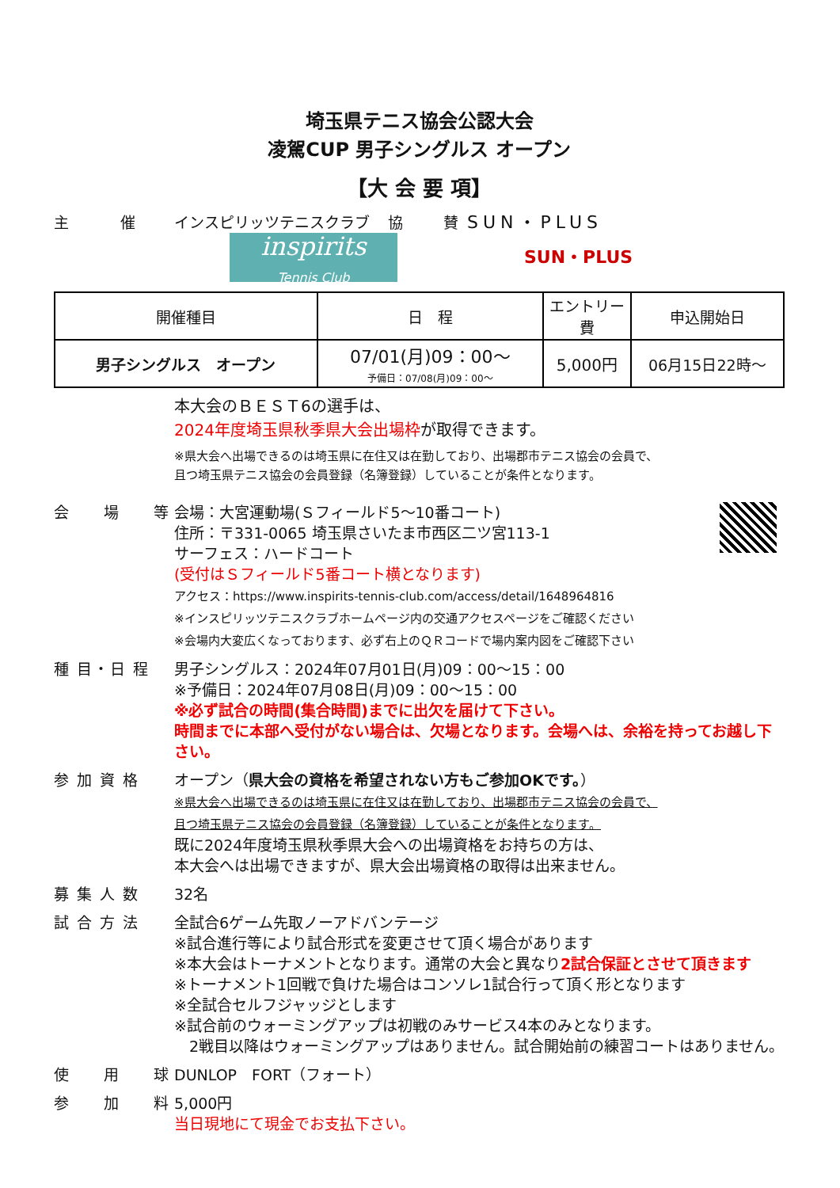埼玉県テニス協会公認大会
凌駕CUP 男子シングルス オープン
【大 会 要 項】
主　　　催 インスピリッツテニスクラブ 協 賛
SUN・PLUS
inspirits
Tennis Club
SUN・PLUS
| 開催種目 | 日 程 | エントリー費 | 申込開始日 |
| --- | --- | --- | --- |
| 男子シングルス オープン | 07/01(月)09：00～ 予備日：07/08(月)09：00～ | 5,000円 | 06月15日22時～ |
本大会のＢＥＳＴ6の選手は、
2024年度埼玉県秋季県大会出場枠が取得できます。
※県大会へ出場できるのは埼玉県に在住又は在勤しており、出場郡市テニス協会の会員で、
且つ埼玉県テニス協会の会員登録（名簿登録）していることが条件となります。
会　　場　　等 会場：大宮運動場(Ｓフィールド5～10番コート)
住所：〒331-0065 埼玉県さいたま市西区二ツ宮113-1
サーフェス：ハードコート
(受付はＳフィールド5番コート横となります)
アクセス：https://www.inspirits-tennis-club.com/access/detail/1648964816
※インスピリッツテニスクラブホームページ内の交通アクセスページをご確認ください
※会場内大変広くなっております、必ず右上のＱＲコードで場内案内図をご確認下さい
種 目・日 程 男子シングルス：2024年07月01日(月)09：00～15：00
※予備日：2024年07月08日(月)09：00～15：00
※必ず試合の時間(集合時間)までに出欠を届けて下さい。
時間までに本部へ受付がない場合は、欠場となります。会場へは、余裕を持ってお越し下さい。
参 加 資 格 オープン（県大会の資格を希望されない方もご参加OKです。）
※県大会へ出場できるのは埼玉県に在住又は在勤しており、出場郡市テニス協会の会員で、
且つ埼玉県テニス協会の会員登録（名簿登録）していることが条件となります。
既に2024年度埼玉県秋季県大会への出場資格をお持ちの方は、
本大会へは出場できますが、県大会出場資格の取得は出来ません。
募 集 人 数 32名
試 合 方 法 全試合6ゲーム先取ノーアドバンテージ
※試合進行等により試合形式を変更させて頂く場合があります
※本大会はトーナメントとなります。通常の大会と異なり2試合保証とさせて頂きます
※トーナメント1回戦で負けた場合はコンソレ1試合行って頂く形となります
※全試合セルフジャッジとします
※試合前のウォーミングアップは初戦のみサービス4本のみとなります。
　2戦目以降はウォーミングアップはありません。試合開始前の練習コートはありません。
使　　用　　球 DUNLOP　FORT（フォート）
参　　加　　料 5,000円
当日現地にて現金でお支払下さい。